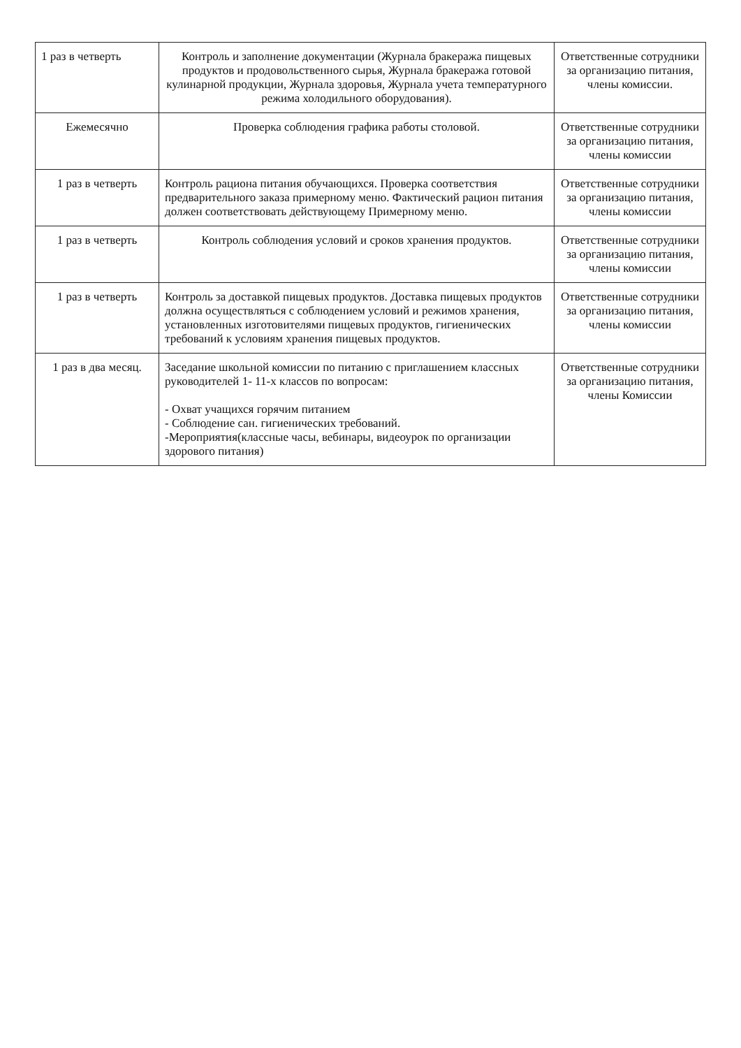| 1 раз в четверть | Контроль и заполнение документации (Журнала бракеража пищевых продуктов и продовольственного сырья, Журнала бракеража готовой кулинарной продукции, Журнала здоровья, Журнала учета температурного режима холодильного оборудования). | Ответственные сотрудники за организацию питания, члены комиссии. |
| Ежемесячно | Проверка соблюдения графика работы столовой. | Ответственные сотрудники за организацию питания, члены комиссии |
| 1 раз в четверть | Контроль рациона питания обучающихся. Проверка соответствия предварительного заказа примерному меню. Фактический рацион питания должен соответствовать действующему Примерному меню. | Ответственные сотрудники за организацию питания, члены комиссии |
| 1 раз в четверть | Контроль соблюдения условий и сроков хранения продуктов. | Ответственные сотрудники за организацию питания, члены комиссии |
| 1 раз в четверть | Контроль за доставкой пищевых продуктов. Доставка пищевых продуктов должна осуществляться с соблюдением условий и режимов хранения, установленных изготовителями пищевых продуктов, гигиенических требований к условиям хранения пищевых продуктов. | Ответственные сотрудники за организацию питания, члены комиссии |
| 1 раз в два месяц. | Заседание школьной комиссии по питанию с приглашением классных руководителей 1- 11-х классов по вопросам: - Охват учащихся горячим питанием - Соблюдение сан. гигиенических требований. -Мероприятия(классные часы, вебинары, видеоурок по организации здорового питания) | Ответственные сотрудники за организацию питания, члены Комиссии |